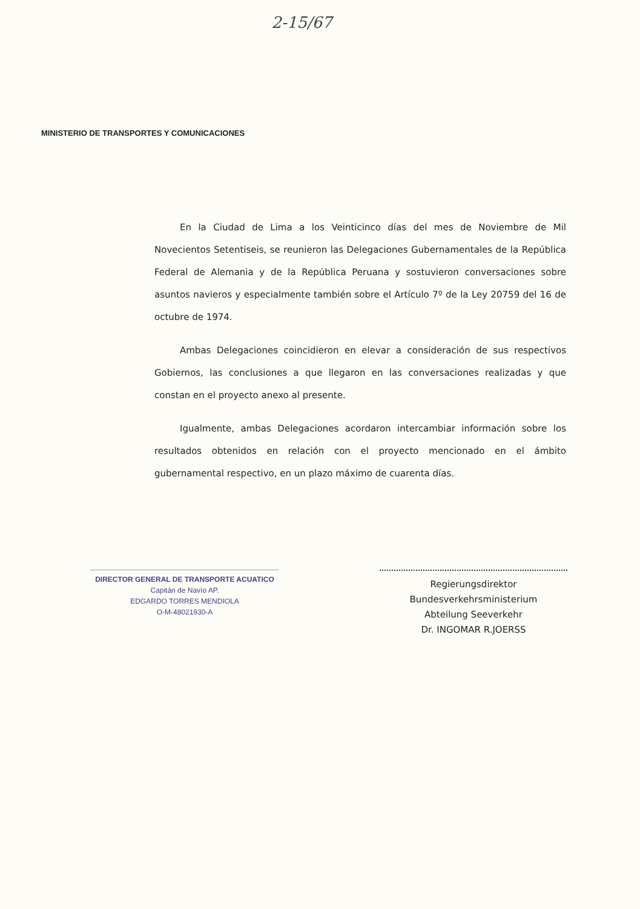2-15/67
MINISTERIO DE TRANSPORTES Y COMUNICACIONES
En la Ciudad de Lima a los Veinticinco días del mes de Noviembre de Mil Novecientos Setentiseis, se reunieron las Delegaciones Gubernamentales de la República Federal de Alemania y de la República Peruana y sostuvieron conversaciones sobre asuntos navieros y especialmente también sobre el Artículo 7º de la Ley 20759 del 16 de octubre de 1974.
Ambas Delegaciones coincidieron en elevar a consideración de sus respectivos Gobiernos, las conclusiones a que llegaron en las conversaciones realizadas y que constan en el proyecto anexo al presente.
Igualmente, ambas Delegaciones acordaron intercambiar información sobre los resultados obtenidos en relación con el proyecto mencionado en el ámbito gubernamental respectivo, en un plazo máximo de cuarenta días.
DIRECTOR GENERAL DE TRANSPORTE ACUATICO
Capitán de Navío AP.
EDGARDO TORRES MENDIOLA
O-M-48021930-A
Regierungsdirektor
Bundesverkehrsministerium
Abteilung Seeverkehr
Dr. INGOMAR R.JOERSS